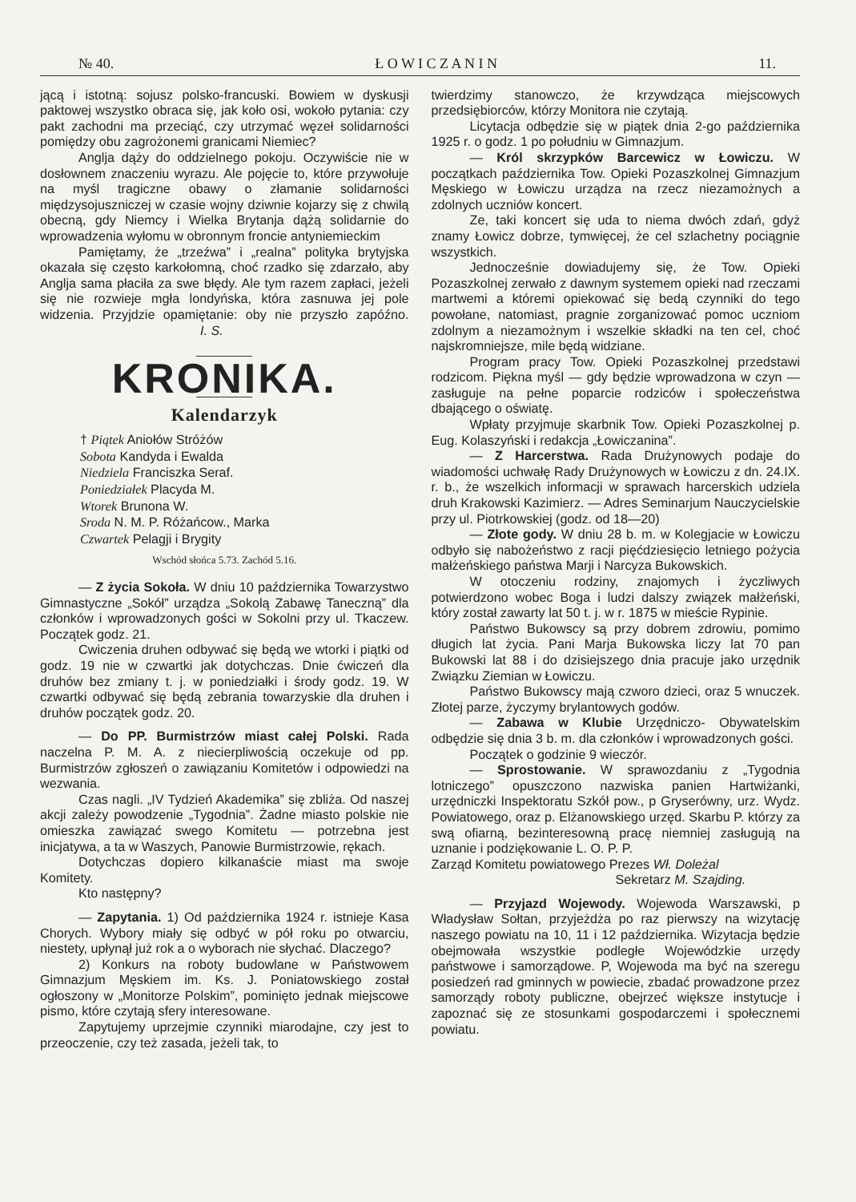№ 40. Ł O W I C Z A N I N 11.
jącą i istotną: sojusz polsko-francuski. Bowiem w dyskusji paktowej wszystko obraca się, jak koło osi, wokoło pytania: czy pakt zachodni ma przeciąć, czy utrzymać węzeł solidarności pomiędzy obu zagrożonemi granicami Niemiec?
Anglja dąży do oddzielnego pokoju. Oczywiście nie w dosłownem znaczeniu wyrazu. Ale pojęcie to, które przywołuje na myśl tragiczne obawy o złamanie solidarności międzysojuszniczej w czasie wojny dziwnie kojarzy się z chwilą obecną, gdy Niemcy i Wielka Brytanja dążą solidarnie do wprowadzenia wyłomu w obronnym froncie antyniemieckim
Pamiętamy, że „trzeźwa” i „realna” polityka brytyjska okazała się często karkołomną, choć rzadko się zdarzało, aby Anglja sama płaciła za swe błędy. Ale tym razem zapłaci, jeżeli się nie rozwieje mgła londyńska, która zasnuwa jej pole widzenia. Przyjdzie opamiętanie: oby nie przyszło zapóźno. I. S.
KRONIKA.
Kalendarzyk
† Piątek Aniołów Stróżów
Sobota Kandyda i Ewalda
Niedziela Franciszka Seraf.
Poniedziałek Placyda M.
Wtorek Brunona W.
Sroda N. M. P. Różańcow., Marka
Czwartek Pelagji i Brygity
Wschód słońca 5.73. Zachód 5.16.
— Z życia Sokoła. W dniu 10 października Towarzystwo Gimnastyczne „Sokół” urządza „Sokolą Zabawę Taneczną” dla członków i wprowadzonych gości w Sokolni przy ul. Tkaczew. Początek godz. 21.
Cwiczenia druhen odbywać się będą we wtorki i piątki od godz. 19 nie w czwartki jak dotychczas. Dnie ćwiczeń dla druhów bez zmiany t. j. w poniedziałki i środy godz. 19. W czwartki odbywać się będą zebrania towarzyskie dla druhen i druhów początek godz. 20.
— Do PP. Burmistrzów miast całej Polski. Rada naczelna P. M. A. z niecierpliwością oczekuje od pp. Burmistrzów zgłoszeń o zawiązaniu Komitetów i odpowiedzi na wezwania.
Czas nagli. „IV Tydzień Akademika” się zbliża. Od naszej akcji zależy powodzenie „Tygodnia”. Żadne miasto polskie nie omieszka zawiązać swego Komitetu — potrzebna jest inicjatywa, a ta w Waszych, Panowie Burmistrzowie, rękach.
Dotychczas dopiero kilkanaście miast ma swoje Komitety.
Kto następny?
— Zapytania. 1) Od października 1924 r. istnieje Kasa Chorych. Wybory miały się odbyć w pół roku po otwarciu, niestety, upłynął już rok a o wyborach nie słychać. Dlaczego?
2) Konkurs na roboty budowlane w Państwowem Gimnazjum Męskiem im. Ks. J. Poniatowskiego został ogłoszony w „Monitorze Polskim”, pominięto jednak miejscowe pismo, które czytają sfery interesowane.
Zapytujemy uprzejmie czynniki miarodajne, czy jest to przeoczenie, czy też zasada, jeżeli tak, to
twierdzimy stanowczo, że krzywdząca miejscowych przedsiębiorców, którzy Monitora nie czytają.
Licytacja odbędzie się w piątek dnia 2-go października 1925 r. o godz. 1 po południu w Gimnazjum.
— Król skrzypków Barcewicz w Łowiczu. W początkach października Tow. Opieki Pozaszkolnej Gimnazjum Męskiego w Łowiczu urządza na rzecz niezamożnych a zdolnych uczniów koncert.
Ze, taki koncert się uda to niema dwóch zdań, gdyż znamy Łowicz dobrze, tymwięcej, że cel szlachetny pociągnie wszystkich.
Jednocześnie dowiadujemy się, że Tow. Opieki Pozaszkolnej zerwało z dawnym systemem opieki nad rzeczami martwemi a któremi opiekować się bedą czynniki do tego powołane, natomiast, pragnie zorganizować pomoc uczniom zdolnym a niezamożnym i wszelkie składki na ten cel, choć najskromniejsze, mile będą widziane.
Program pracy Tow. Opieki Pozaszkolnej przedstawi rodzicom. Piękna myśl — gdy będzie wprowadzona w czyn — zasługuje na pełne poparcie rodziców i społeczeństwa dbającego o oświatę.
Wpłaty przyjmuje skarbnik Tow. Opieki Pozaszkolnej p. Eug. Kolaszyński i redakcja „Łowiczanina”.
— Z Harcerstwa. Rada Drużynowych podaje do wiadomości uchwałę Rady Drużynowych w Łowiczu z dn. 24.IX. r. b., że wszelkich informacji w sprawach harcerskich udziela druh Krakowski Kazimierz. — Adres Seminarjum Nauczycielskie przy ul. Piotrkowskiej (godz. od 18—20)
— Złote gody. W dniu 28 b. m. w Kolegjacie w Łowiczu odbyło się nabożeństwo z racji pięćdziesięcio letniego pożycia małżeńskiego państwa Marji i Narcyza Bukowskich.
W otoczeniu rodziny, znajomych i życzliwych potwierdzono wobec Boga i ludzi dalszy związek małżeński, który został zawarty lat 50 t. j. w r. 1875 w mieście Rypinie.
Państwo Bukowscy są przy dobrem zdrowiu, pomimo długich lat życia. Pani Marja Bukowska liczy lat 70 pan Bukowski lat 88 i do dzisiejszego dnia pracuje jako urzędnik Związku Ziemian w Łowiczu.
Państwo Bukowscy mają czworo dzieci, oraz 5 wnuczek. Złotej parze, życzymy brylantowych godów.
— Zabawa w Klubie Urzędniczo- Obywatelskim odbędzie się dnia 3 b. m. dla członków i wprowadzonych gości.
Początek o godzinie 9 wieczór.
— Sprostowanie. W sprawozdaniu z „Tygodnia lotniczego” opuszczono nazwiska panien Hartwiżanki, urzędniczki Inspektoratu Szkół pow., p Gryserówny, urz. Wydz. Powiatowego, oraz p. Elżanowskiego urzęd. Skarbu P. którzy za swą ofiarną, bezinteresowną pracę niemniej zasługują na uznanie i podziękowanie L. O. P. P.
Zarząd Komitetu powiatowego Prezes Wł. Doleżal
Sekretarz M. Szajding.
— Przyjazd Wojewody. Wojewoda Warszawski, p Władysław Sołtan, przyjeżdża po raz pierwszy na wizytację naszego powiatu na 10, 11 i 12 października. Wizytacja będzie obejmowała wszystkie podległe Wojewódzkie urzędy państwowe i samorządowe. P, Wojewoda ma być na szeregu posiedzeń rad gminnych w powiecie, zbadać prowadzone przez samorządy roboty publiczne, obejrzeć większe instytucje i zapoznać się ze stosunkami gospodarczemi i społecznemi powiatu.